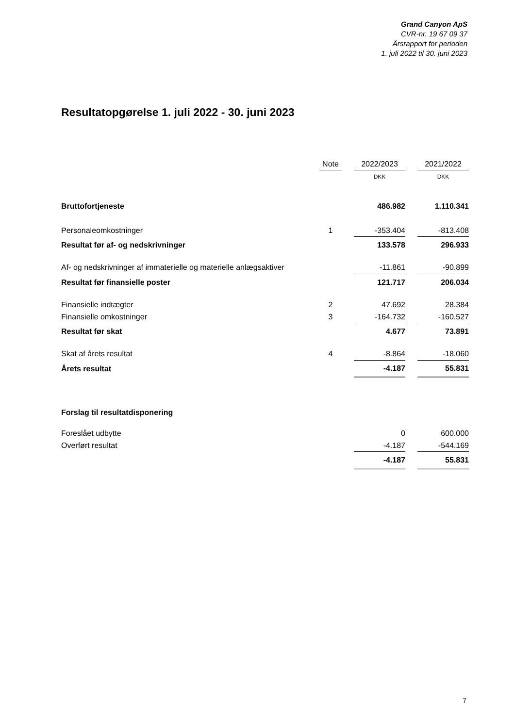Grand Canyon ApS
CVR-nr. 19 67 09 37
Årsrapport for perioden
1. juli 2022 til 30. juni 2023
Resultatopgørelse 1. juli 2022 - 30. juni 2023
| | Note | | 2022/2023 | | 2021/2022 |
| --- | --- | --- | --- | --- | --- |
| | | | DKK | | DKK |
| Bruttofortjeneste | | | 486.982 | | 1.110.341 |
| Personaleomkostninger | 1 | | -353.404 | | -813.408 |
| Resultat før af- og nedskrivninger | | | 133.578 | | 296.933 |
| Af- og nedskrivninger af immaterielle og materielle anlægsaktiver | | | -11.861 | | -90.899 |
| Resultat før finansielle poster | | | 121.717 | | 206.034 |
| Finansielle indtægter | 2 | | 47.692 | | 28.384 |
| Finansielle omkostninger | 3 | | -164.732 | | -160.527 |
| Resultat før skat | | | 4.677 | | 73.891 |
| Skat af årets resultat | 4 | | -8.864 | | -18.060 |
| Årets resultat | | | -4.187 | | 55.831 |
| Forslag til resultatdisponering | | | | | |
| Foreslået udbytte | | | 0 | | 600.000 |
| Overført resultat | | | -4.187 | | -544.169 |
| | | | -4.187 | | 55.831 |
7